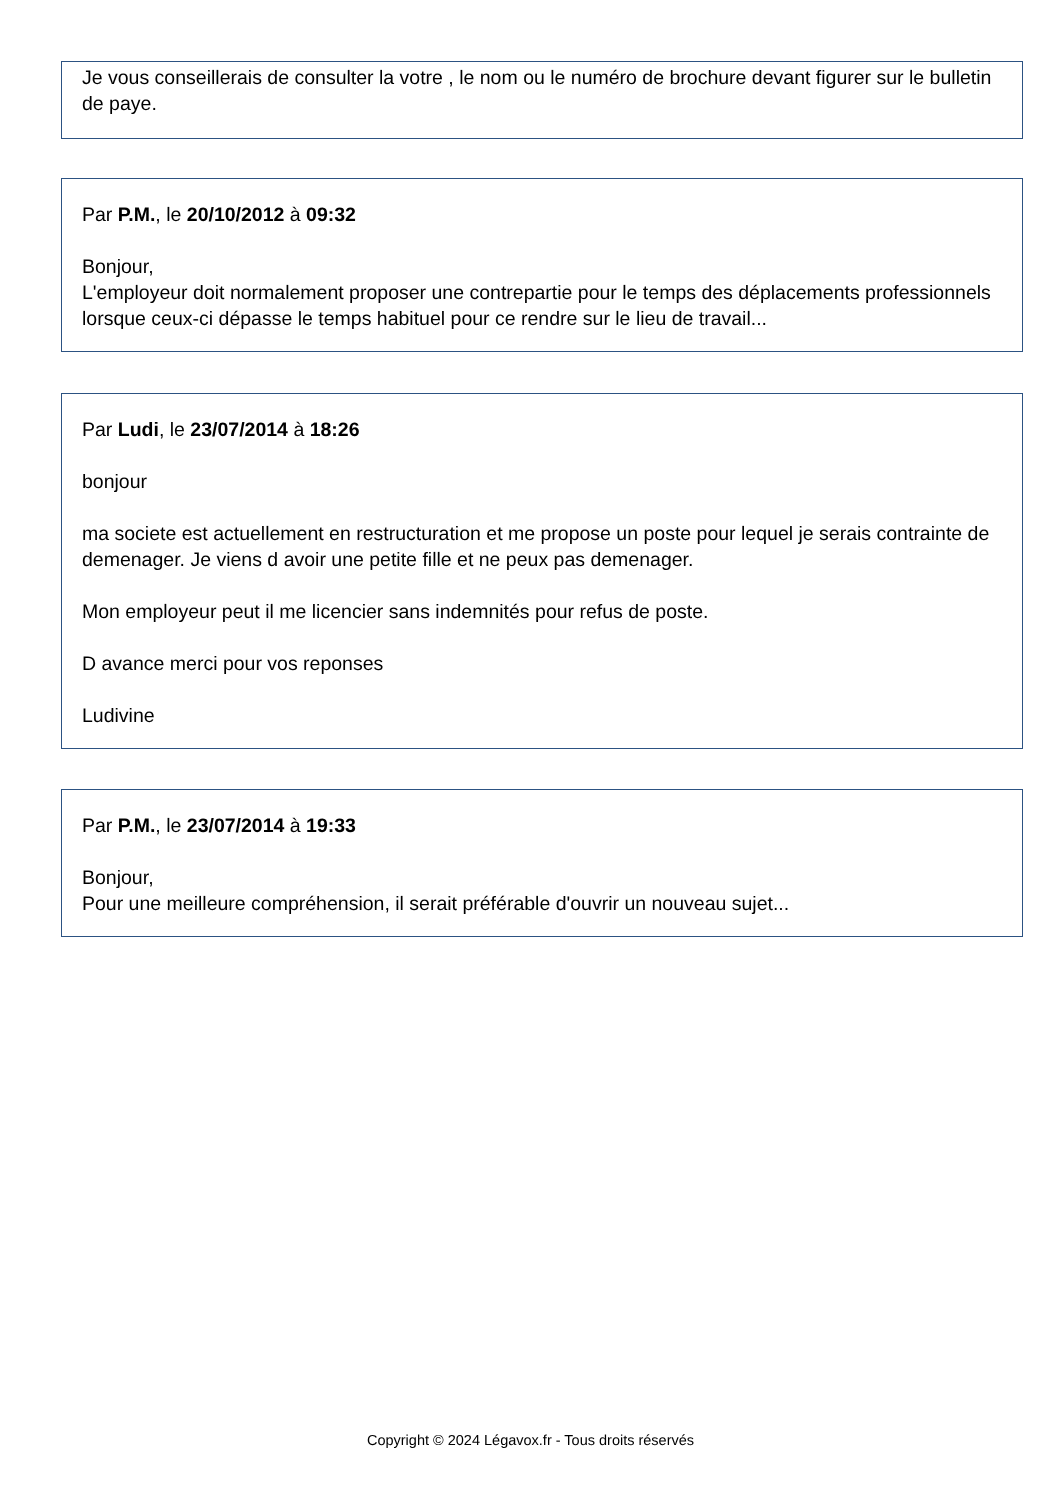Je vous conseillerais de consulter la votre , le nom ou le numéro de brochure devant figurer sur le bulletin de paye.
Par P.M., le 20/10/2012 à 09:32
Bonjour,
L'employeur doit normalement proposer une contrepartie pour le temps des déplacements professionnels lorsque ceux-ci dépasse le temps habituel pour ce rendre sur le lieu de travail...
Par Ludi, le 23/07/2014 à 18:26
bonjour
ma societe est actuellement en restructuration et me propose un poste pour lequel je serais contrainte de demenager. Je viens d avoir une petite fille et ne peux pas demenager.
Mon employeur peut il me licencier sans indemnités pour refus de poste.
D avance merci pour vos reponses
Ludivine
Par P.M., le 23/07/2014 à 19:33
Bonjour,
Pour une meilleure compréhension, il serait préférable d'ouvrir un nouveau sujet...
Copyright © 2024 Légavox.fr - Tous droits réservés